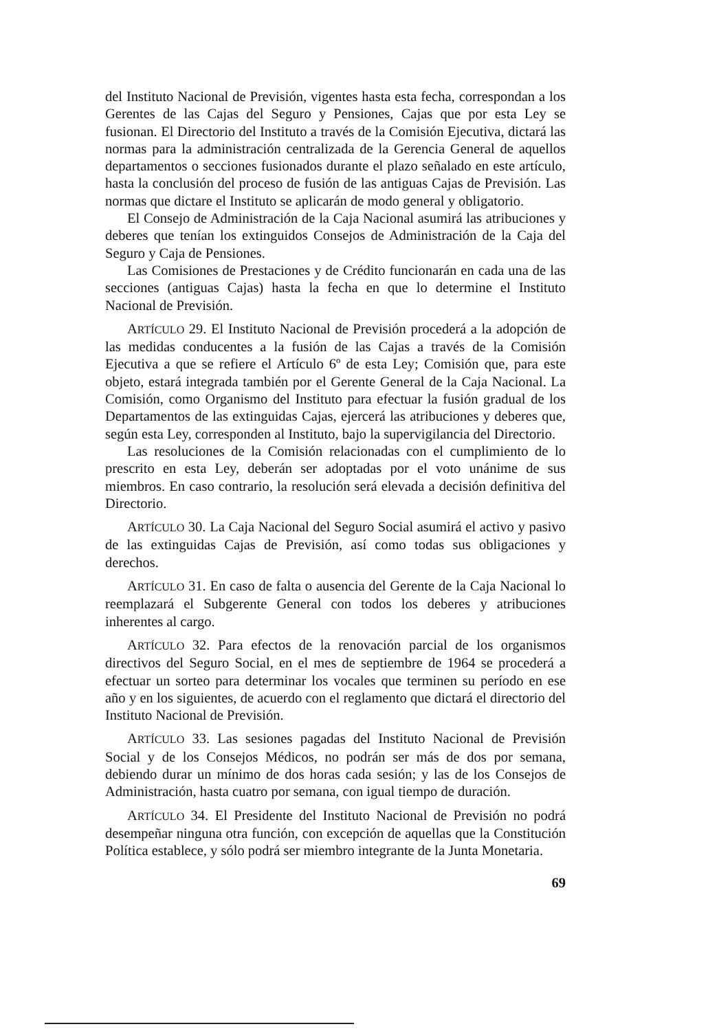del Instituto Nacional de Previsión, vigentes hasta esta fecha, correspondan a los Gerentes de las Cajas del Seguro y Pensiones, Cajas que por esta Ley se fusionan. El Directorio del Instituto a través de la Comisión Ejecutiva, dictará las normas para la administración centralizada de la Gerencia General de aquellos departamentos o secciones fusionados durante el plazo señalado en este artículo, hasta la conclusión del proceso de fusión de las antiguas Cajas de Previsión. Las normas que dictare el Instituto se aplicarán de modo general y obligatorio.
El Consejo de Administración de la Caja Nacional asumirá las atribuciones y deberes que tenían los extinguidos Consejos de Administración de la Caja del Seguro y Caja de Pensiones.
Las Comisiones de Prestaciones y de Crédito funcionarán en cada una de las secciones (antiguas Cajas) hasta la fecha en que lo determine el Instituto Nacional de Previsión.
ARTÍCULO 29. El Instituto Nacional de Previsión procederá a la adopción de las medidas conducentes a la fusión de las Cajas a través de la Comisión Ejecutiva a que se refiere el Artículo 6º de esta Ley; Comisión que, para este objeto, estará integrada también por el Gerente General de la Caja Nacional. La Comisión, como Organismo del Instituto para efectuar la fusión gradual de los Departamentos de las extinguidas Cajas, ejercerá las atribuciones y deberes que, según esta Ley, corresponden al Instituto, bajo la supervigilancia del Directorio.
Las resoluciones de la Comisión relacionadas con el cumplimiento de lo prescrito en esta Ley, deberán ser adoptadas por el voto unánime de sus miembros. En caso contrario, la resolución será elevada a decisión definitiva del Directorio.
ARTÍCULO 30. La Caja Nacional del Seguro Social asumirá el activo y pasivo de las extinguidas Cajas de Previsión, así como todas sus obligaciones y derechos.
ARTÍCULO 31. En caso de falta o ausencia del Gerente de la Caja Nacional lo reemplazará el Subgerente General con todos los deberes y atribuciones inherentes al cargo.
ARTÍCULO 32. Para efectos de la renovación parcial de los organismos directivos del Seguro Social, en el mes de septiembre de 1964 se procederá a efectuar un sorteo para determinar los vocales que terminen su período en ese año y en los siguientes, de acuerdo con el reglamento que dictará el directorio del Instituto Nacional de Previsión.
ARTÍCULO 33. Las sesiones pagadas del Instituto Nacional de Previsión Social y de los Consejos Médicos, no podrán ser más de dos por semana, debiendo durar un mínimo de dos horas cada sesión; y las de los Consejos de Administración, hasta cuatro por semana, con igual tiempo de duración.
ARTÍCULO 34. El Presidente del Instituto Nacional de Previsión no podrá desempeñar ninguna otra función, con excepción de aquellas que la Constitución Política establece, y sólo podrá ser miembro integrante de la Junta Monetaria.
69